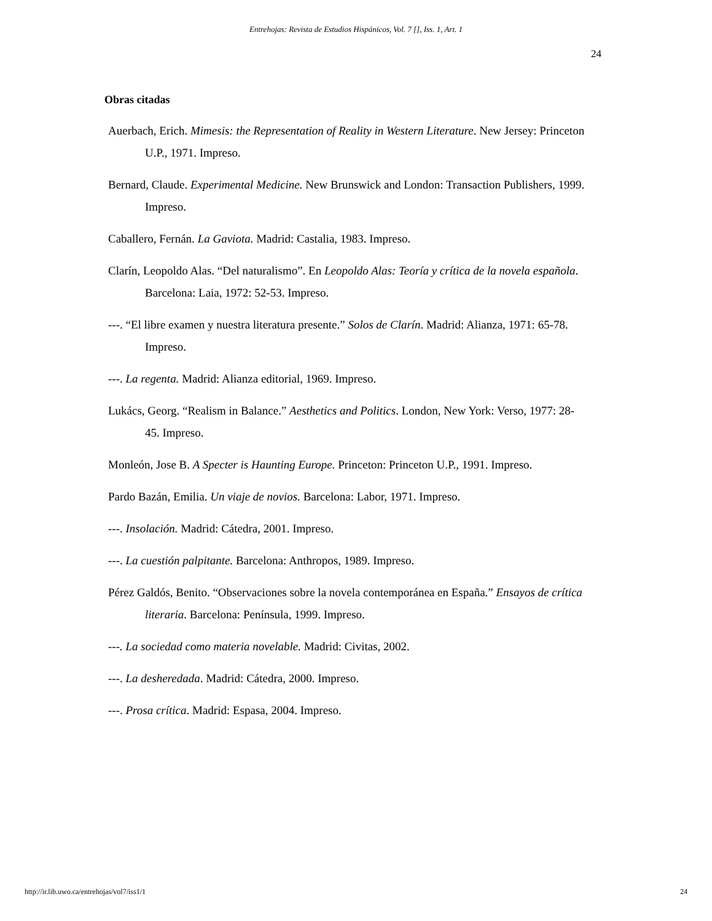Entrehojas: Revista de Estudios Hispánicos, Vol. 7 [], Iss. 1, Art. 1
24
Obras citadas
Auerbach, Erich. Mimesis: the Representation of Reality in Western Literature. New Jersey: Princeton U.P., 1971. Impreso.
Bernard, Claude. Experimental Medicine. New Brunswick and London: Transaction Publishers, 1999. Impreso.
Caballero, Fernán. La Gaviota. Madrid: Castalia, 1983. Impreso.
Clarín, Leopoldo Alas. “Del naturalismo”. En Leopoldo Alas: Teoría y crítica de la novela española. Barcelona: Laia, 1972: 52-53. Impreso.
---. “El libre examen y nuestra literatura presente.” Solos de Clarín. Madrid: Alianza, 1971: 65-78. Impreso.
---. La regenta. Madrid: Alianza editorial, 1969. Impreso.
Lukács, Georg. “Realism in Balance.” Aesthetics and Politics. London, New York: Verso, 1977: 28-45. Impreso.
Monleón, Jose B. A Specter is Haunting Europe. Princeton: Princeton U.P., 1991. Impreso.
Pardo Bazán, Emilia. Un viaje de novios. Barcelona: Labor, 1971. Impreso.
---. Insolación. Madrid: Cátedra, 2001. Impreso.
---. La cuestión palpitante. Barcelona: Anthropos, 1989. Impreso.
Pérez Galdós, Benito. “Observaciones sobre la novela contemporánea en España.” Ensayos de crítica literaria. Barcelona: Península, 1999. Impreso.
---. La sociedad como materia novelable. Madrid: Civitas, 2002.
---. La desheredada. Madrid: Cátedra, 2000. Impreso.
---. Prosa crítica. Madrid: Espasa, 2004. Impreso.
http://ir.lib.uwo.ca/entrehojas/vol7/iss1/1 24